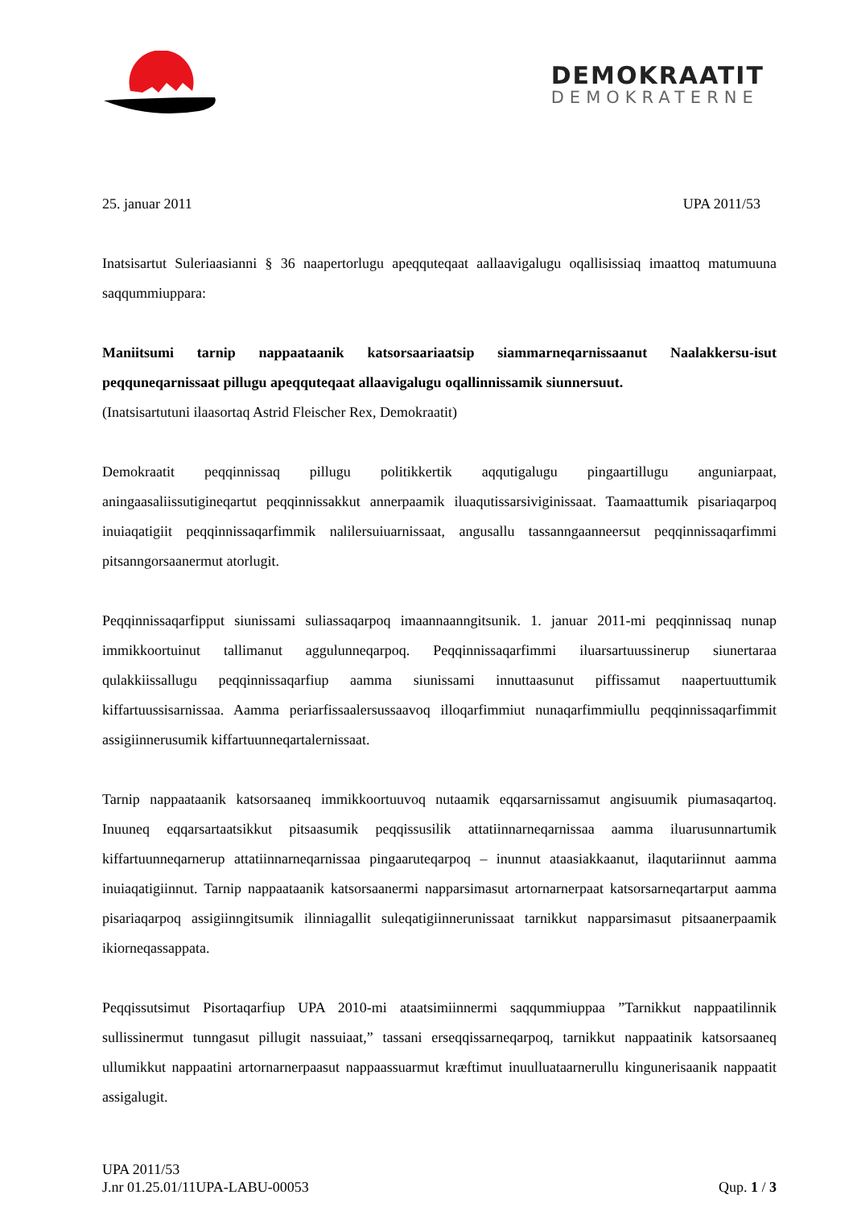DEMOKRAATIT
DEMOKRATERNE
25. januar 2011 UPA 2011/53
Inatsisartut Suleriaasianni § 36 naapertorlugu apeqquteqaat aallaavigalugu oqallisissiaq imaattoq matumuuna saqqummiuppara:
Maniitsumi tarnip nappaataanik katsorsaariaatsip siammarneqarnissaanut Naalakkersu-isut peqquneqarnissaat pillugu apeqquteqaat allaavigalugu oqallinnissamik siunnersuut.
(Inatsisartutuni ilaasortaq Astrid Fleischer Rex, Demokraatit)
Demokraatit peqqinnissaq pillugu politikkertik aqqutigalugu pingaartillugu anguniarpaat, aningaasaliissutigineqartut peqqinnissakkut annerpaamik iluaqutissarsiviginissaat. Taamaattumik pisariaqarpoq inuiaqatigiit peqqinnissaqarfimmik nalilersuiuarnissaat, angusallu tassanngaanneersut peqqinnissaqarfimmi pitsanngorsaanermut atorlugit.
Peqqinnissaqarfipput siunissami suliassaqarpoq imaannaanngitsunik. 1. januar 2011-mi peqqinnissaq nunap immikkoortuinut tallimanut aggulunneqarpoq. Peqqinnissaqarfimmi iluarsartuussinerup siunertaraa qulakkiissallugu peqqinnissaqarfiup aamma siunissami innuttaasunut piffissamut naapertuuttumik kiffartuussisarnissaa. Aamma periarfissaalersussaavoq illoqarfimmiut nunaqarfimmiullu peqqinnissaqarfimmit assigiinnerusumik kiffartuunneqartalernissaat.
Tarnip nappaataanik katsorsaaneq immikkoortuuvoq nutaamik eqqarsarnissamut angisuumik piumasaqartoq. Inuuneq eqqarsartaatsikkut pitsaasumik peqqissusilik attatiinnarneqarnissaa aamma iluarusunnartumik kiffartuunneqarnerup attatiinnarneqarnissaa pingaaruteqarpoq – inunnut ataasiakkaanut, ilaqutariinnut aamma inuiaqatigiinnut. Tarnip nappaataanik katsorsaanermi napparsimasut artornarnerpaat katsorsarneqartarput aamma pisariaqarpoq assigiinngitsumik ilinniagallit suleqatigiinnerunissaat tarnikkut napparsimasut pitsaanerpaamik ikiorneqassappata.
Peqqissutsimut Pisortaqarfiup UPA 2010-mi ataatsimiinnermi saqqummiuppaa ”Tarnikkut nappaatilinnik sullissinermut tunngasut pillugit nassuiaat,” tassani erseqqissarneqarpoq, tarnikkut nappaatinik katsorsaaneq ullumikkut nappaatini artornarnerpaasut nappaassuarmut kræftimut inuulluataarnerullu kingunerisaanik nappaatit assigalugit.
UPA 2011/53
J.nr 01.25.01/11UPA-LABU-00053 Qup. 1 / 3